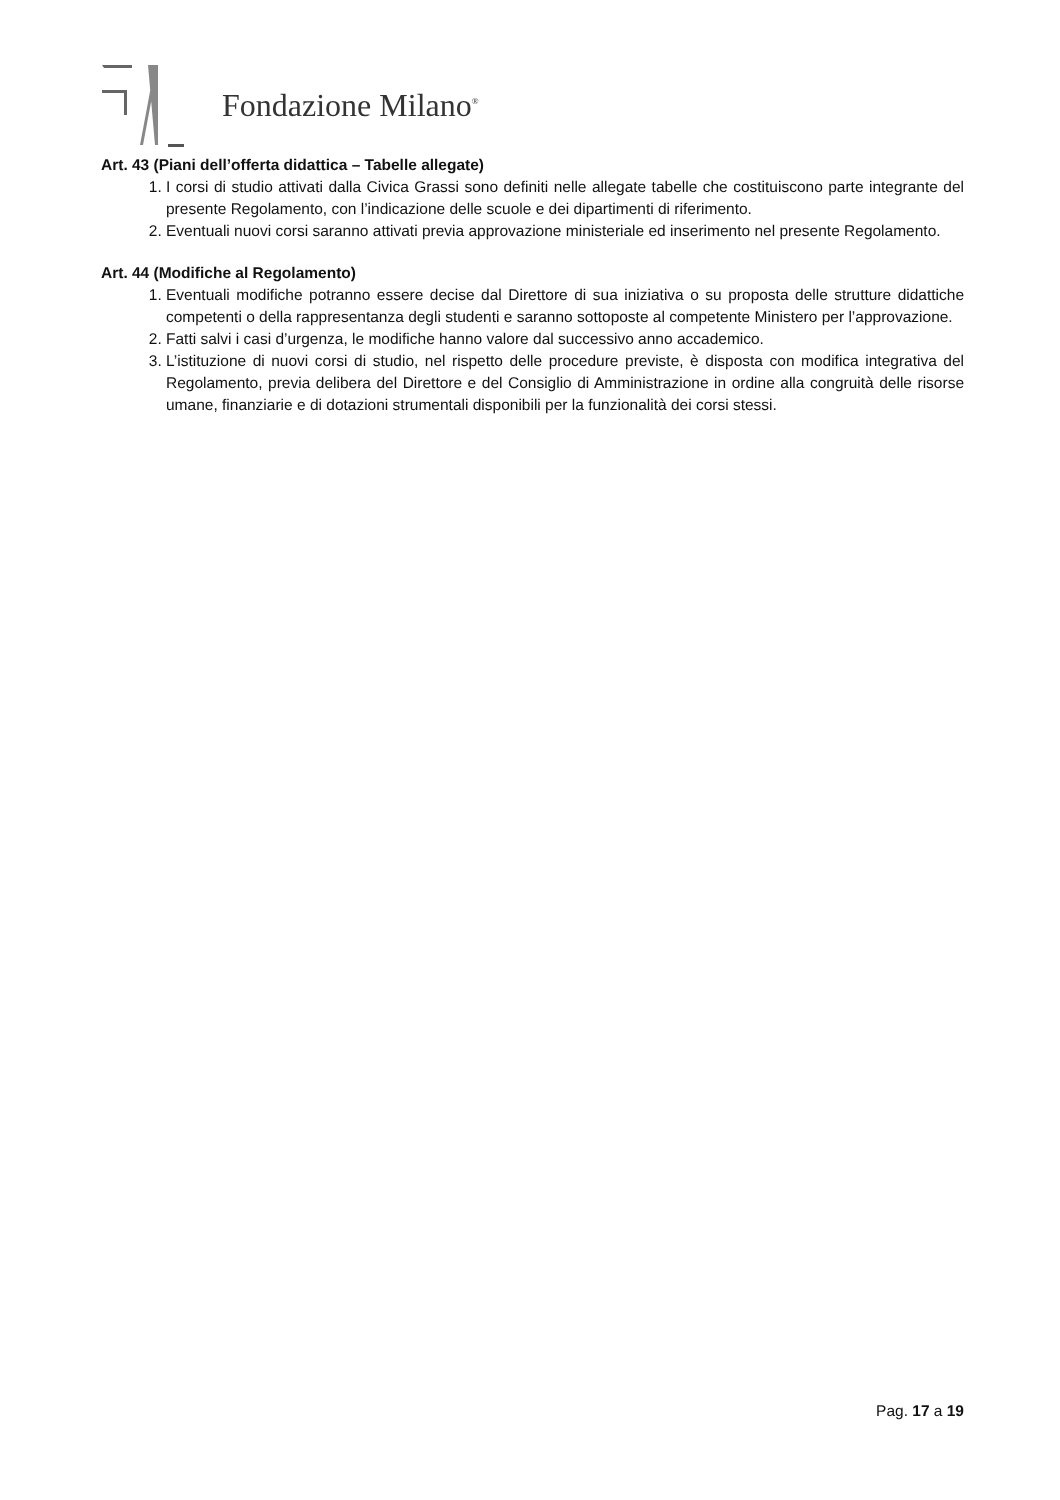Fondazione Milano<sup>®</sup>
Art. 43 (Piani dell’offerta didattica – Tabelle allegate)
1. I corsi di studio attivati dalla Civica Grassi sono definiti nelle allegate tabelle che costituiscono parte integrante del presente Regolamento, con l’indicazione delle scuole e dei dipartimenti di riferimento.
2. Eventuali nuovi corsi saranno attivati previa approvazione ministeriale ed inserimento nel presente Regolamento.
Art. 44 (Modifiche al Regolamento)
1. Eventuali modifiche potranno essere decise dal Direttore di sua iniziativa o su proposta delle strutture didattiche competenti o della rappresentanza degli studenti e saranno sottoposte al competente Ministero per l’approvazione.
2. Fatti salvi i casi d’urgenza, le modifiche hanno valore dal successivo anno accademico.
3. L’istituzione di nuovi corsi di studio, nel rispetto delle procedure previste, è disposta con modifica integrativa del Regolamento, previa delibera del Direttore e del Consiglio di Amministrazione in ordine alla congruità delle risorse umane, finanziarie e di dotazioni strumentali disponibili per la funzionalità dei corsi stessi.
Pag. 17 a 19